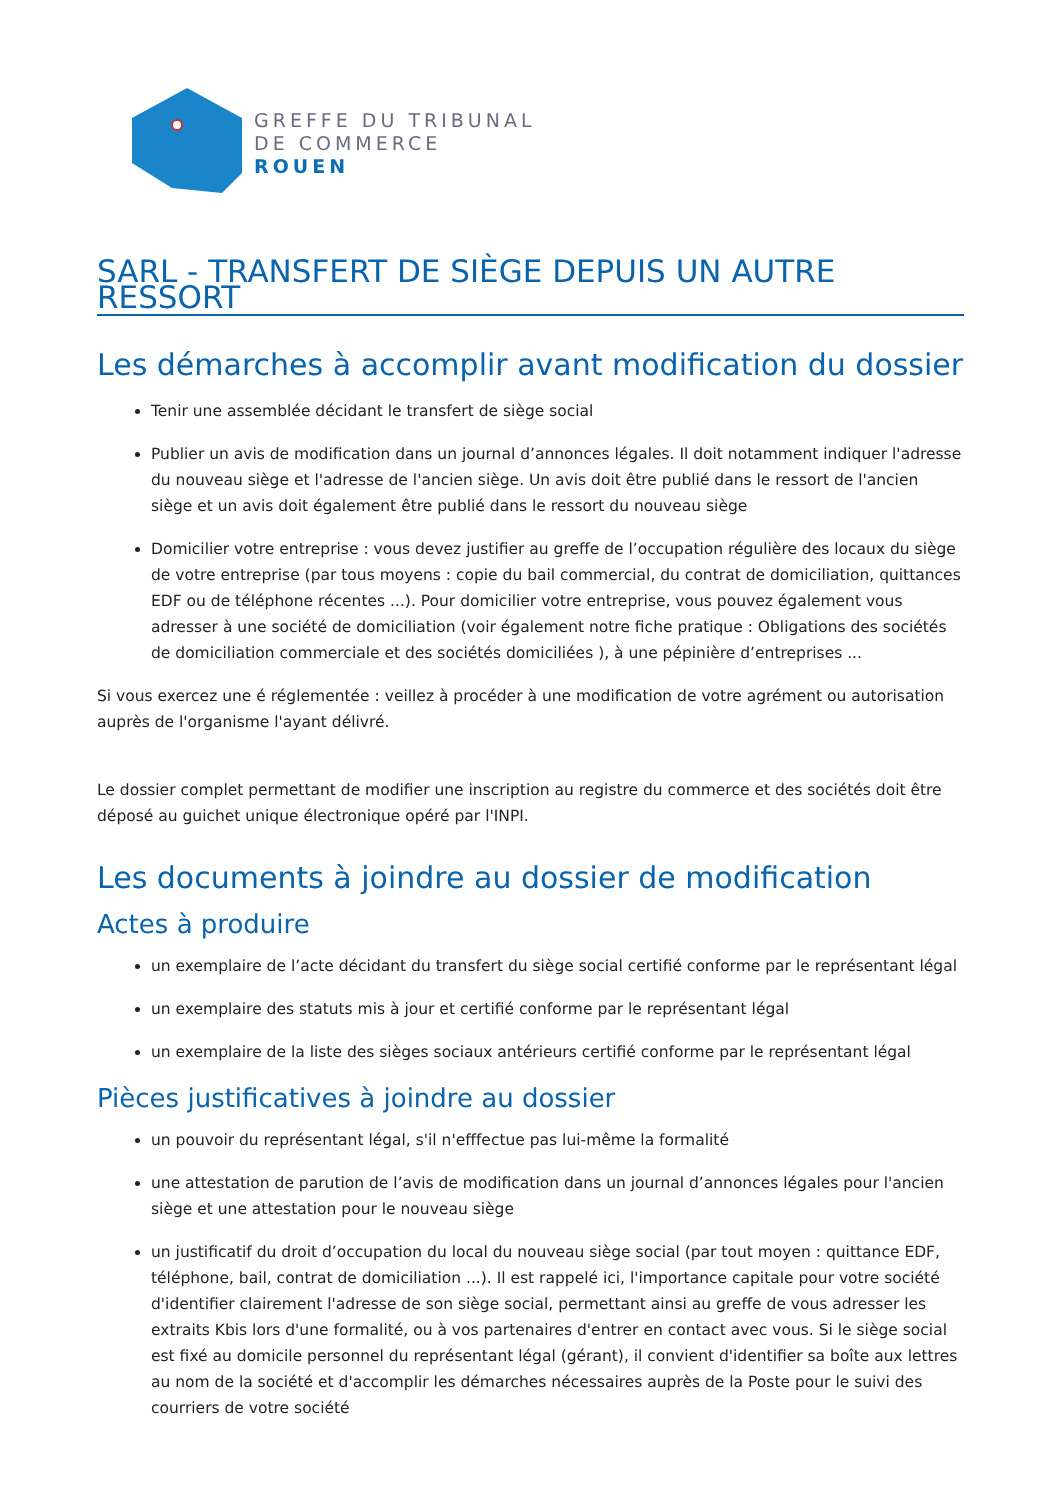GREFFE DU TRIBUNAL
DE COMMERCE
ROUEN
SARL - TRANSFERT DE SIÈGE DEPUIS UN AUTRE RESSORT
Les démarches à accomplir avant modification du dossier
Tenir une assemblée décidant le transfert de siège social
Publier un avis de modification dans un journal d’annonces légales. Il doit notamment indiquer l'adresse du nouveau siège et l'adresse de l'ancien siège. Un avis doit être publié dans le ressort de l'ancien siège et un avis doit également être publié dans le ressort du nouveau siège
Domicilier votre entreprise : vous devez justifier au greffe de l’occupation régulière des locaux du siège de votre entreprise (par tous moyens : copie du bail commercial, du contrat de domiciliation, quittances EDF ou de téléphone récentes ...). Pour domicilier votre entreprise, vous pouvez également vous adresser à une société de domiciliation (voir également notre fiche pratique : Obligations des sociétés de domiciliation commerciale et des sociétés domiciliées ), à une pépinière d’entreprises ...
Si vous exercez une é réglementée : veillez à procéder à une modification de votre agrément ou autorisation auprès de l'organisme l'ayant délivré.
Le dossier complet permettant de modifier une inscription au registre du commerce et des sociétés doit être déposé au guichet unique électronique opéré par l'INPI.
Les documents à joindre au dossier de modification
Actes à produire
un exemplaire de l’acte décidant du transfert du siège social certifié conforme par le représentant légal
un exemplaire des statuts mis à jour et certifié conforme par le représentant légal
un exemplaire de la liste des sièges sociaux antérieurs certifié conforme par le représentant légal
Pièces justificatives à joindre au dossier
un pouvoir du représentant légal, s'il n'efffectue pas lui-même la formalité
une attestation de parution de l’avis de modification dans un journal d’annonces légales pour l'ancien siège et une attestation pour le nouveau siège
un justificatif du droit d’occupation du local du nouveau siège social (par tout moyen : quittance EDF, téléphone, bail, contrat de domiciliation ...). Il est rappelé ici, l'importance capitale pour votre société d'identifier clairement l'adresse de son siège social, permettant ainsi au greffe de vous adresser les extraits Kbis lors d'une formalité, ou à vos partenaires d'entrer en contact avec vous. Si le siège social est fixé au domicile personnel du représentant légal (gérant), il convient d'identifier sa boîte aux lettres au nom de la société et d'accomplir les démarches nécessaires auprès de la Poste pour le suivi des courriers de votre société